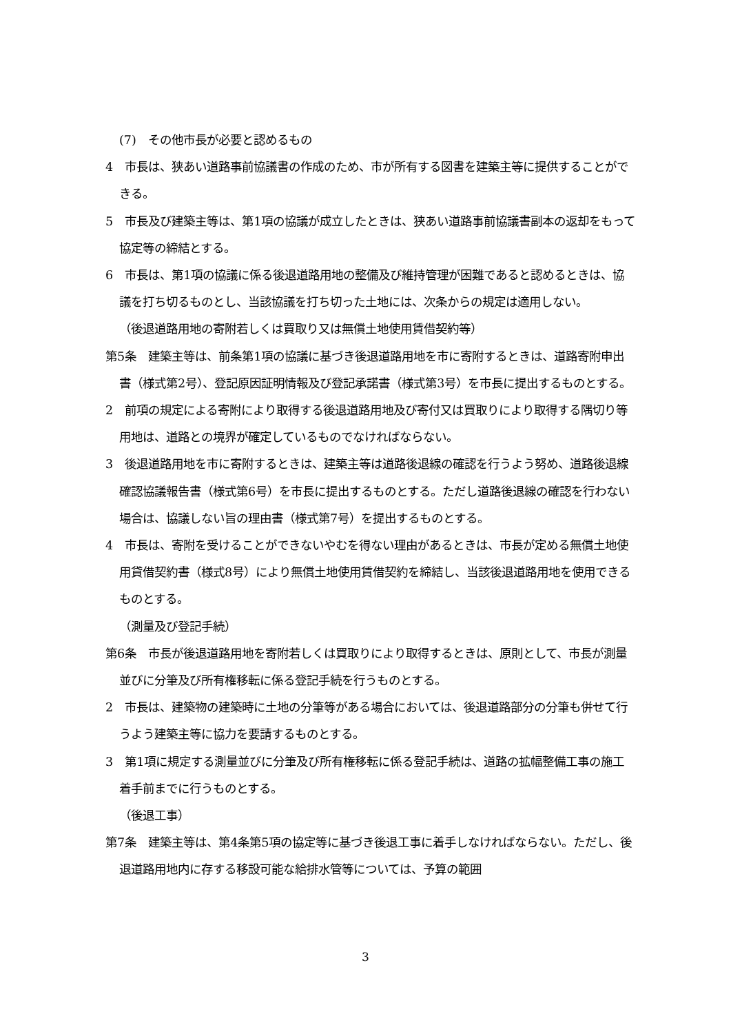(7)　その他市長が必要と認めるもの
4　市長は、狭あい道路事前協議書の作成のため、市が所有する図書を建築主等に提供することができる。
5　市長及び建築主等は、第1項の協議が成立したときは、狭あい道路事前協議書副本の返却をもって協定等の締結とする。
6　市長は、第1項の協議に係る後退道路用地の整備及び維持管理が困難であると認めるときは、協議を打ち切るものとし、当該協議を打ち切った土地には、次条からの規定は適用しない。
（後退道路用地の寄附若しくは買取り又は無償土地使用賃借契約等）
第5条　建築主等は、前条第1項の協議に基づき後退道路用地を市に寄附するときは、道路寄附申出書（様式第2号）、登記原因証明情報及び登記承諾書（様式第3号）を市長に提出するものとする。
2　前項の規定による寄附により取得する後退道路用地及び寄付又は買取りにより取得する隅切り等用地は、道路との境界が確定しているものでなければならない。
3　後退道路用地を市に寄附するときは、建築主等は道路後退線の確認を行うよう努め、道路後退線確認協議報告書（様式第6号）を市長に提出するものとする。ただし道路後退線の確認を行わない場合は、協議しない旨の理由書（様式第7号）を提出するものとする。
4　市長は、寄附を受けることができないやむを得ない理由があるときは、市長が定める無償土地使用貸借契約書（様式8号）により無償土地使用賃借契約を締結し、当該後退道路用地を使用できるものとする。
（測量及び登記手続）
第6条　市長が後退道路用地を寄附若しくは買取りにより取得するときは、原則として、市長が測量並びに分筆及び所有権移転に係る登記手続を行うものとする。
2　市長は、建築物の建築時に土地の分筆等がある場合においては、後退道路部分の分筆も併せて行うよう建築主等に協力を要請するものとする。
3　第1項に規定する測量並びに分筆及び所有権移転に係る登記手続は、道路の拡幅整備工事の施工着手前までに行うものとする。
（後退工事）
第7条　建築主等は、第4条第5項の協定等に基づき後退工事に着手しなければならない。ただし、後退道路用地内に存する移設可能な給排水管等については、予算の範囲
3